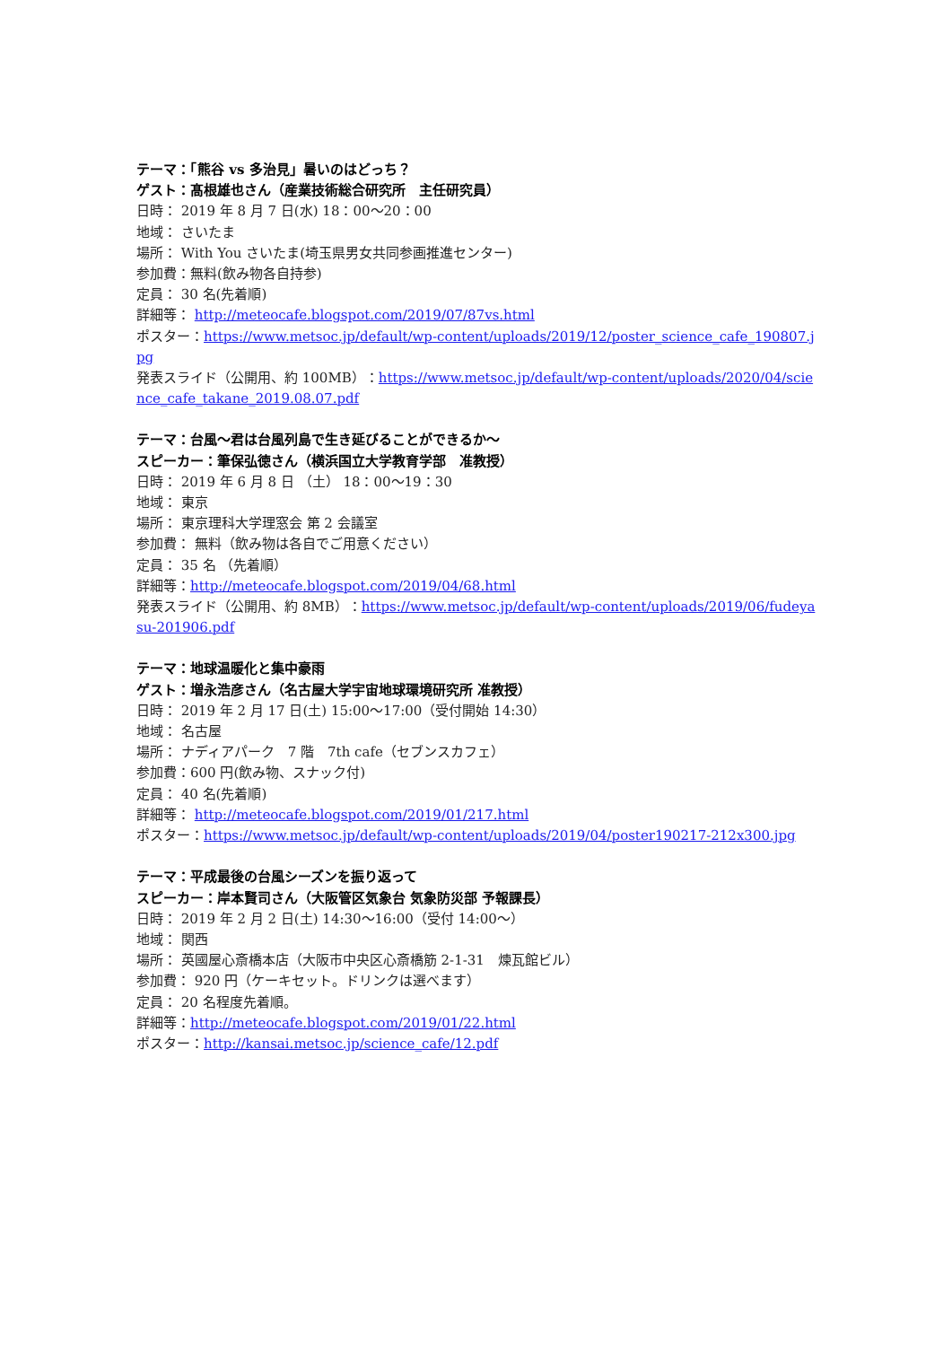テーマ：「熊谷 vs 多治見」暑いのはどっち？
ゲスト：髙根雄也さん（産業技術総合研究所　主任研究員）
日時： 2019 年 8 月 7 日(水) 18：00～20：00
地域： さいたま
場所： With You さいたま(埼玉県男女共同参画推進センター)
参加費：無料(飲み物各自持参)
定員： 30 名(先着順)
詳細等： http://meteocafe.blogspot.com/2019/07/87vs.html
ポスター：https://www.metsoc.jp/default/wp-content/uploads/2019/12/poster_science_cafe_190807.jpg
発表スライド（公開用、約 100MB）：https://www.metsoc.jp/default/wp-content/uploads/2020/04/science_cafe_takane_2019.08.07.pdf
テーマ：台風～君は台風列島で生き延びることができるか～
スピーカー：筆保弘徳さん（横浜国立大学教育学部　准教授）
日時： 2019 年 6 月 8 日 （土） 18：00～19：30
地域： 東京
場所： 東京理科大学理窓会 第 2 会議室
参加費： 無料（飲み物は各自でご用意ください）
定員： 35 名 （先着順）
詳細等：http://meteocafe.blogspot.com/2019/04/68.html
発表スライド（公開用、約 8MB）：https://www.metsoc.jp/default/wp-content/uploads/2019/06/fudeyasu-201906.pdf
テーマ：地球温暖化と集中豪雨
ゲスト：増永浩彦さん（名古屋大学宇宙地球環境研究所 准教授）
日時： 2019 年 2 月 17 日(土) 15:00～17:00（受付開始 14:30）
地域： 名古屋
場所： ナディアパーク　7 階　7th cafe（セブンスカフェ）
参加費：600 円(飲み物、スナック付)
定員： 40 名(先着順)
詳細等： http://meteocafe.blogspot.com/2019/01/217.html
ポスター：https://www.metsoc.jp/default/wp-content/uploads/2019/04/poster190217-212x300.jpg
テーマ：平成最後の台風シーズンを振り返って
スピーカー：岸本賢司さん（大阪管区気象台 気象防災部 予報課長）
日時： 2019 年 2 月 2 日(土) 14:30～16:00（受付 14:00～）
地域： 関西
場所： 英國屋心斎橋本店（大阪市中央区心斎橋筋 2-1-31　煉瓦館ビル）
参加費： 920 円（ケーキセット。ドリンクは選べます）
定員： 20 名程度先着順。
詳細等：http://meteocafe.blogspot.com/2019/01/22.html
ポスター：http://kansai.metsoc.jp/science_cafe/12.pdf